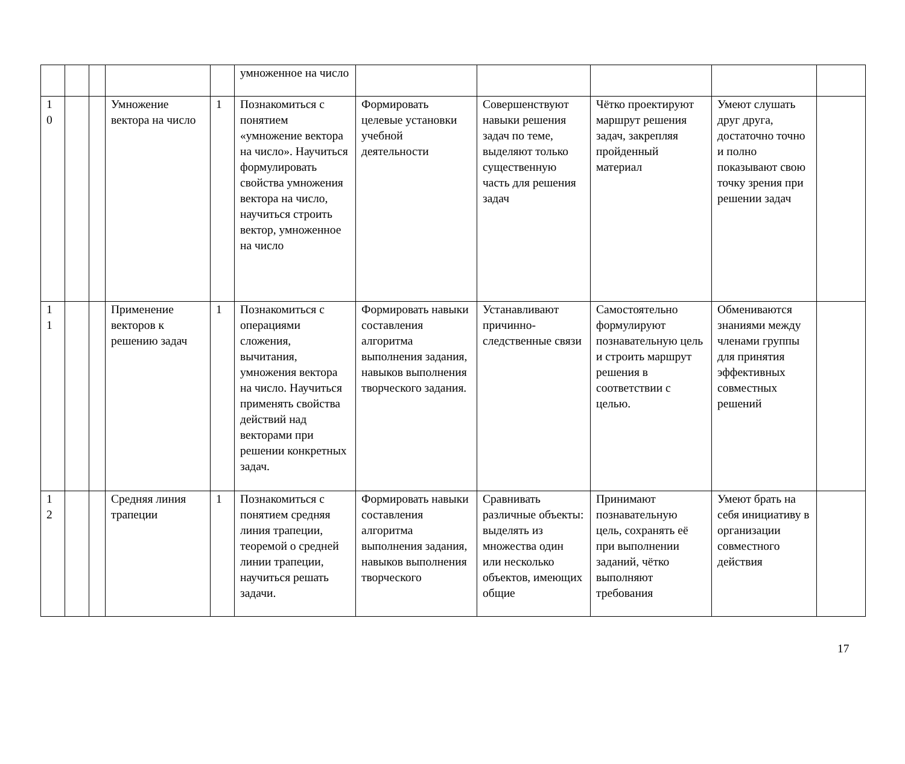| | | | | | умноженное на число | | | | | |
| 1 0 | | | Умножение вектора на число | 1 | Познакомиться с понятием «умножение вектора на число». Научиться формулировать свойства умножения вектора на число, научиться строить вектор, умноженное на число | Формировать целевые установки учебной деятельности | Совершенствуют навыки решения задач по теме, выделяют только существенную часть для решения задач | Чётко проектируют маршрут решения задач, закрепляя пройденный материал | Умеют слушать друг друга, достаточно точно и полно показывают свою точку зрения при решении задач | |
| 1 1 | | | Применение векторов к решению задач | 1 | Познакомиться с операциями сложения, вычитания, умножения вектора на число. Научиться применять свойства действий над векторами при решении конкретных задач. | Формировать навыки составления алгоритма выполнения задания, навыков выполнения творческого задания. | Устанавливают причинно-следственные связи | Самостоятельно формулируют познавательную цель и строить маршрут решения в соответствии с целью. | Обмениваются знаниями между членами группы для принятия эффективных совместных решений | |
| 1 2 | | | Средняя линия трапеции | 1 | Познакомиться с понятием средняя линия трапеции, теоремой о средней линии трапеции, научиться решать задачи. | Формировать навыки составления алгоритма выполнения задания, навыков выполнения творческого | Сравнивать различные объекты: выделять из множества один или несколько объектов, имеющих общие | Принимают познавательную цель, сохранять её при выполнении заданий, чётко выполняют требования | Умеют брать на себя инициативу в организации совместного действия | |
17